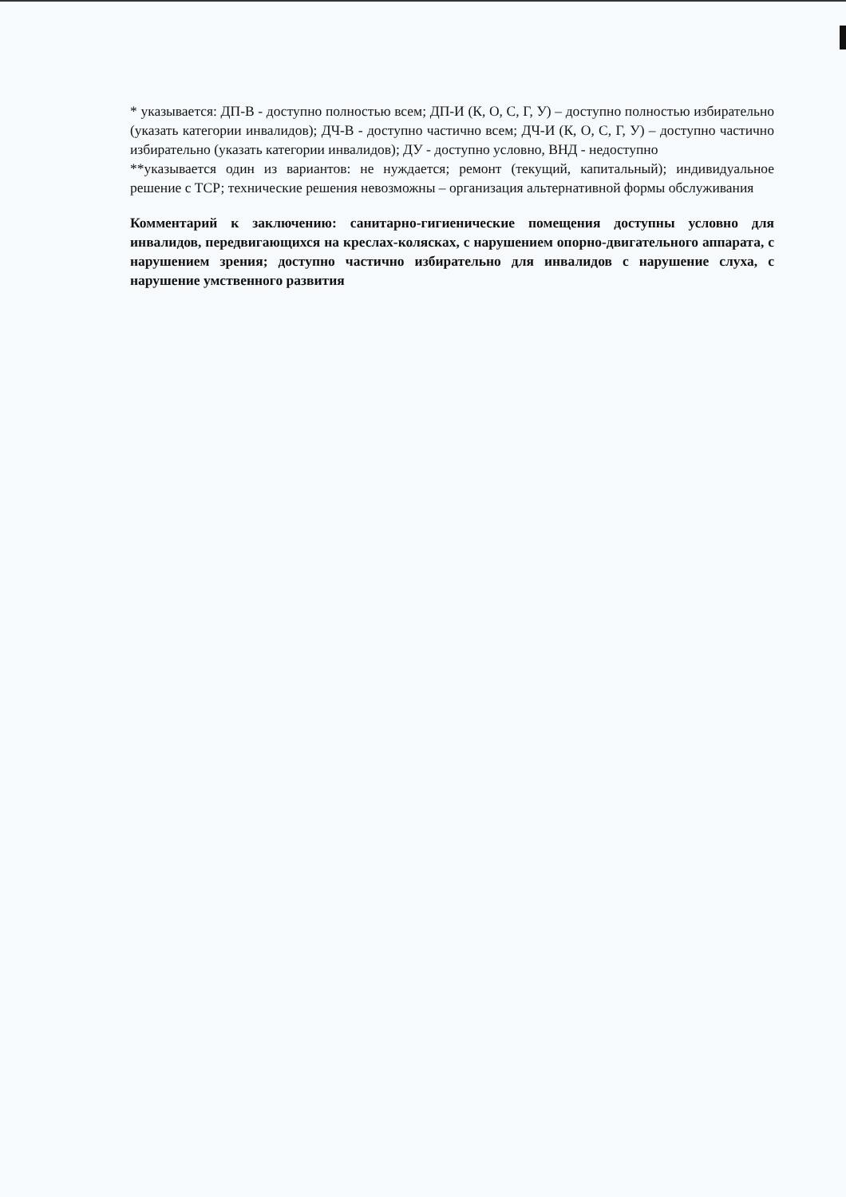* указывается: ДП-В - доступно полностью всем; ДП-И (К, О, С, Г, У) – доступно полностью избирательно (указать категории инвалидов); ДЧ-В - доступно частично всем; ДЧ-И (К, О, С, Г, У) – доступно частично избирательно (указать категории инвалидов); ДУ - доступно условно, ВНД - недоступно
**указывается один из вариантов: не нуждается; ремонт (текущий, капитальный); индивидуальное решение с ТСР; технические решения невозможны – организация альтернативной формы обслуживания
Комментарий к заключению: санитарно-гигиенические помещения доступны условно для инвалидов, передвигающихся на креслах-колясках, с нарушением опорно-двигательного аппарата, с нарушением зрения; доступно частично избирательно для инвалидов с нарушение слуха, с нарушение умственного развития